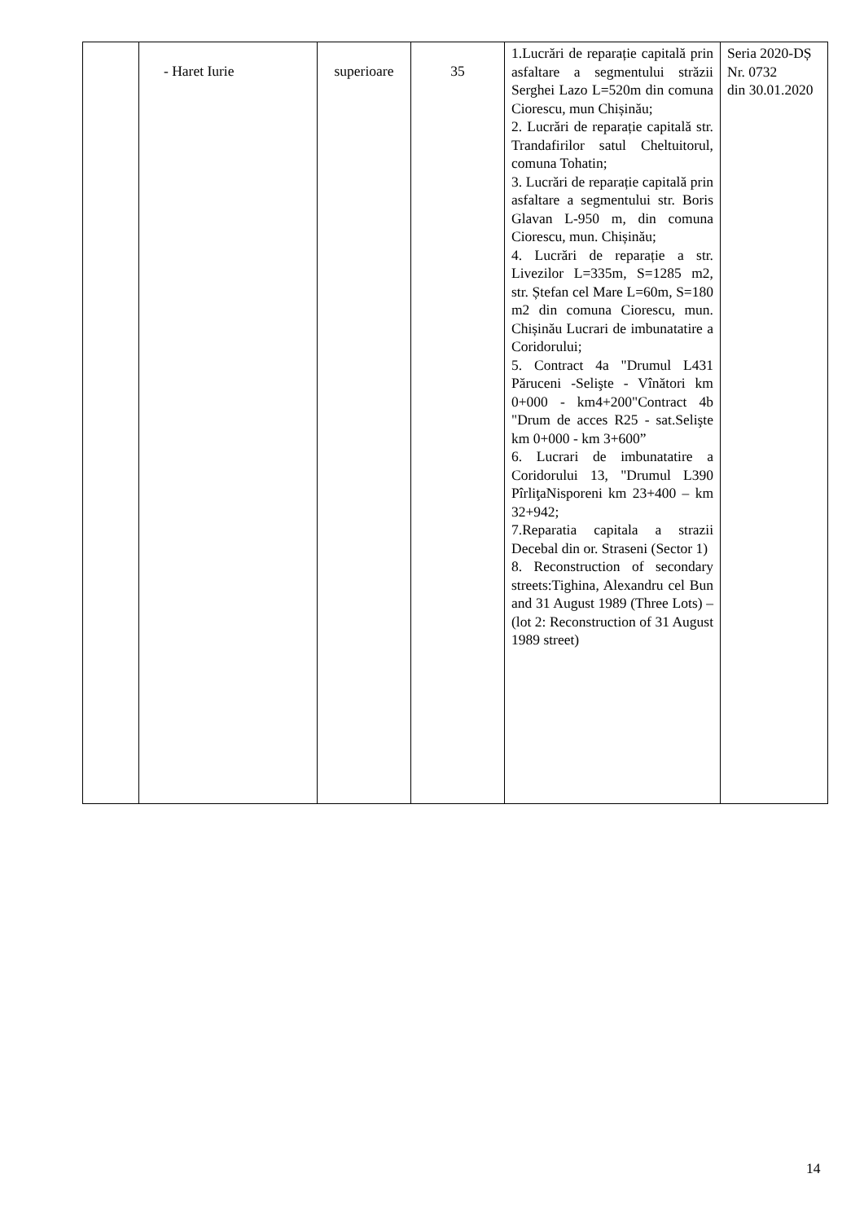| | - Haret Iurie | superioare | 35 | 1.Lucrări de reparație capitală prin asfaltare a segmentului străzii Serghei Lazo L=520m din comuna Ciorescu, mun Chișinău; 2. Lucrări de reparație capitală str. Trandafirilor satul Cheltuitorul, comuna Tohatin; 3. Lucrări de reparație capitală prin asfaltare a segmentului str. Boris Glavan L-950 m, din comuna Ciorescu, mun. Chișinău; 4. Lucrări de reparație a str. Livezilor L=335m, S=1285 m2, str. Ștefan cel Mare L=60m, S=180 m2 din comuna Ciorescu, mun. Chișinău Lucrari de imbunatatire a Coridorului; 5. Contract 4a "Drumul L431 Păruceni -Selişte - Vînători km 0+000 - km4+200"Contract 4b "Drum de acces R25 - sat.Selişte km 0+000 - km 3+600” 6. Lucrari de imbunatatire a Coridorului 13, "Drumul L390 PîrliţaNisporeni km 23+400 – km 32+942; 7.Reparatia capitala a strazii Decebal din or. Straseni (Sector 1) 8. Reconstruction of secondary streets:Tighina, Alexandru cel Bun and 31 August 1989 (Three Lots) – (lot 2: Reconstruction of 31 August 1989 street) | Seria 2020-DȘ Nr. 0732 din 30.01.2020 |
14